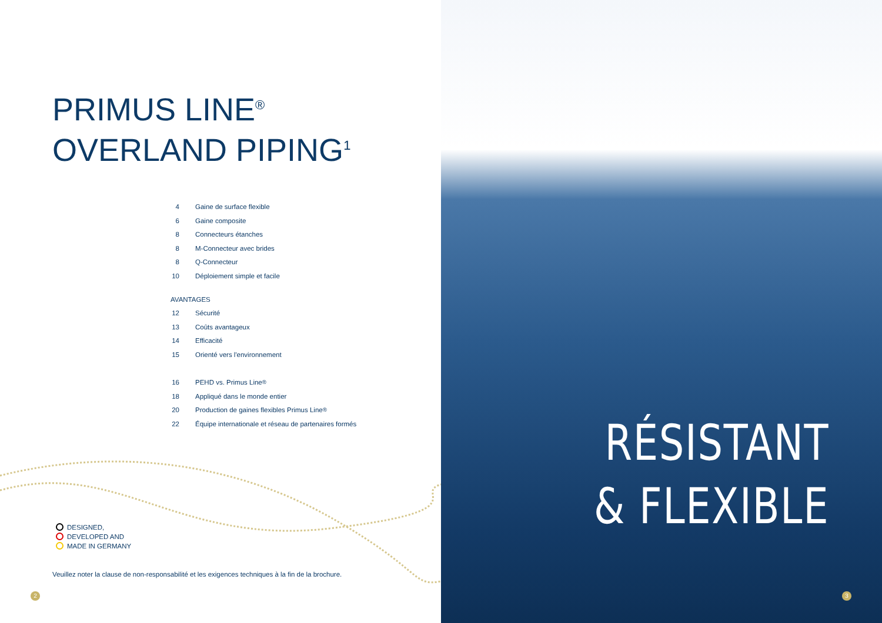PRIMUS LINE<sup>®</sup>
OVERLAND PIPING<sup>1</sup>
4 Gaine de surface flexible
6 Gaine composite
8 Connecteurs étanches
8 M-Connecteur avec brides
8 Q-Connecteur
10 Déploiement simple et facile
AVANTAGES
12 Sécurité
13 Coûts avantageux
14 Efficacité
15 Orienté vers l'environnement
16 PEHD vs. Primus Line<sup>®</sup>
18 Appliqué dans le monde entier
20 Production de gaines flexibles Primus Line<sup>®</sup>
22 Équipe internationale et réseau de partenaires formés
DESIGNED,
DEVELOPED AND
MADE IN GERMANY
Veuillez noter la clause de non-responsabilité et les exigences techniques à la fin de la brochure.
2
RÉSISTANT
& FLEXIBLE
3